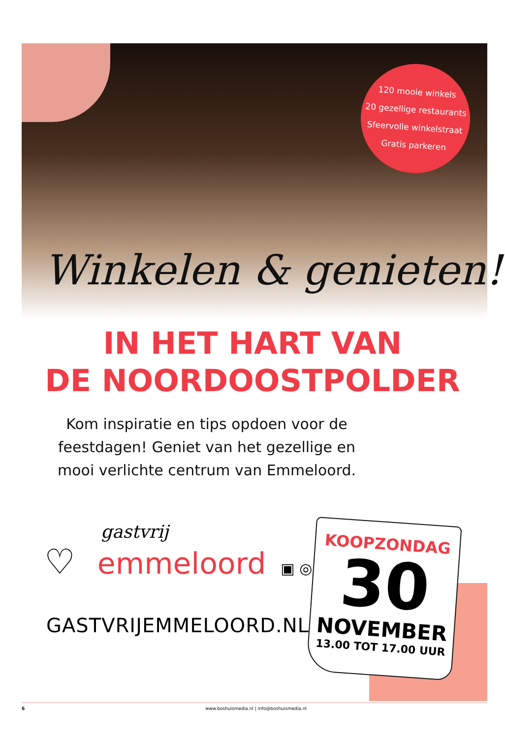120 mooie winkels
20 gezellige restaurants
Sfeervolle winkelstraat
Gratis parkeren
Winkelen & genieten!
IN HET HART VAN
DE NOORDOOSTPOLDER
Kom inspiratie en tips opdoen voor de feestdagen! Geniet van het gezellige en mooi verlichte centrum van Emmeloord.
gastvrij
♡ emmeloord ▣ ◎
GASTVRIJEMMELOORD.NL
KOOPZONDAG
30
NOVEMBER
13.00 TOT 17.00 UUR
6 www.boshuismedia.nl | info@boshuismedia.nl